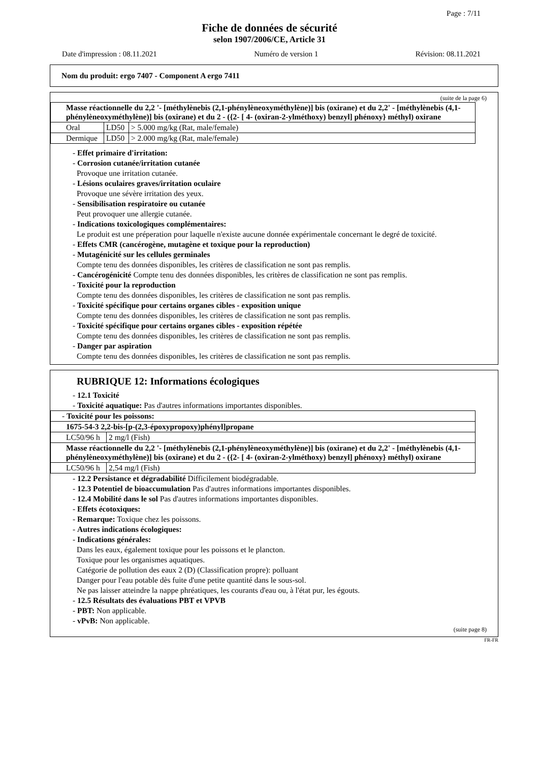Page : 7/11
Fiche de données de sécurité
selon 1907/2006/CE, Article 31
Date d'impression : 08.11.2021 Numéro de version 1 Révision: 08.11.2021
Nom du produit: ergo 7407 - Component A ergo 7411
(suite de la page 6)
| Masse réactionnelle du 2,2 '- [méthylènebis (2,1-phénylèneoxyméthylène)] bis (oxirane) et du 2,2' - [méthylènebis (4,1-phénylèneoxyméthylène)] bis (oxirane) et du 2 - ({2- [ 4- (oxiran-2-ylméthoxy) benzyl] phénoxy} méthyl) oxirane | | |
| Oral | LD50 | > 5.000 mg/kg (Rat, male/female) |
| Dermique | LD50 | > 2.000 mg/kg (Rat, male/female) |
- Effet primaire d'irritation:
- Corrosion cutanée/irritation cutanée
Provoque une irritation cutanée.
- Lésions oculaires graves/irritation oculaire
Provoque une sévère irritation des yeux.
- Sensibilisation respiratoire ou cutanée
Peut provoquer une allergie cutanée.
- Indications toxicologiques complémentaires:
Le produit est une préperation pour laquelle n'existe aucune donnée expérimentale concernant le degré de toxicité.
- Effets CMR (cancérogène, mutagène et toxique pour la reproduction)
- Mutagénicité sur les cellules germinales
Compte tenu des données disponibles, les critères de classification ne sont pas remplis.
- Cancérogénicité Compte tenu des données disponibles, les critères de classification ne sont pas remplis.
- Toxicité pour la reproduction
Compte tenu des données disponibles, les critères de classification ne sont pas remplis.
- Toxicité spécifique pour certains organes cibles - exposition unique
Compte tenu des données disponibles, les critères de classification ne sont pas remplis.
- Toxicité spécifique pour certains organes cibles - exposition répétée
Compte tenu des données disponibles, les critères de classification ne sont pas remplis.
- Danger par aspiration
Compte tenu des données disponibles, les critères de classification ne sont pas remplis.
RUBRIQUE 12: Informations écologiques
- 12.1 Toxicité
- Toxicité aquatique: Pas d'autres informations importantes disponibles.
| - Toxicité pour les poissons: | |
| 1675-54-3 2,2-bis-[p-(2,3-époxypropoxy)phényl]propane | |
| LC50/96 h | 2 mg/l (Fish) |
| Masse réactionnelle du 2,2 '- [méthylènebis (2,1-phénylèneoxyméthylène)] bis (oxirane) et du 2,2' - [méthylènebis (4,1-phénylèneoxyméthylène)] bis (oxirane) et du 2 - ({2- [ 4- (oxiran-2-ylméthoxy) benzyl] phénoxy} méthyl) oxirane | |
| LC50/96 h | 2,54 mg/l (Fish) |
- 12.2 Persistance et dégradabilité Difficilement biodégradable.
- 12.3 Potentiel de bioaccumulation Pas d'autres informations importantes disponibles.
- 12.4 Mobilité dans le sol Pas d'autres informations importantes disponibles.
- Effets écotoxiques:
- Remarque: Toxique chez les poissons.
- Autres indications écologiques:
- Indications générales:
Dans les eaux, également toxique pour les poissons et le plancton.
Toxique pour les organismes aquatiques.
Catégorie de pollution des eaux 2 (D) (Classification propre): polluant
Danger pour l'eau potable dès fuite d'une petite quantité dans le sous-sol.
Ne pas laisser atteindre la nappe phréatiques, les courants d'eau ou, à l'état pur, les égouts.
- 12.5 Résultats des évaluations PBT et VPVB
- PBT: Non applicable.
- vPvB: Non applicable.
(suite page 8)
FR-FR